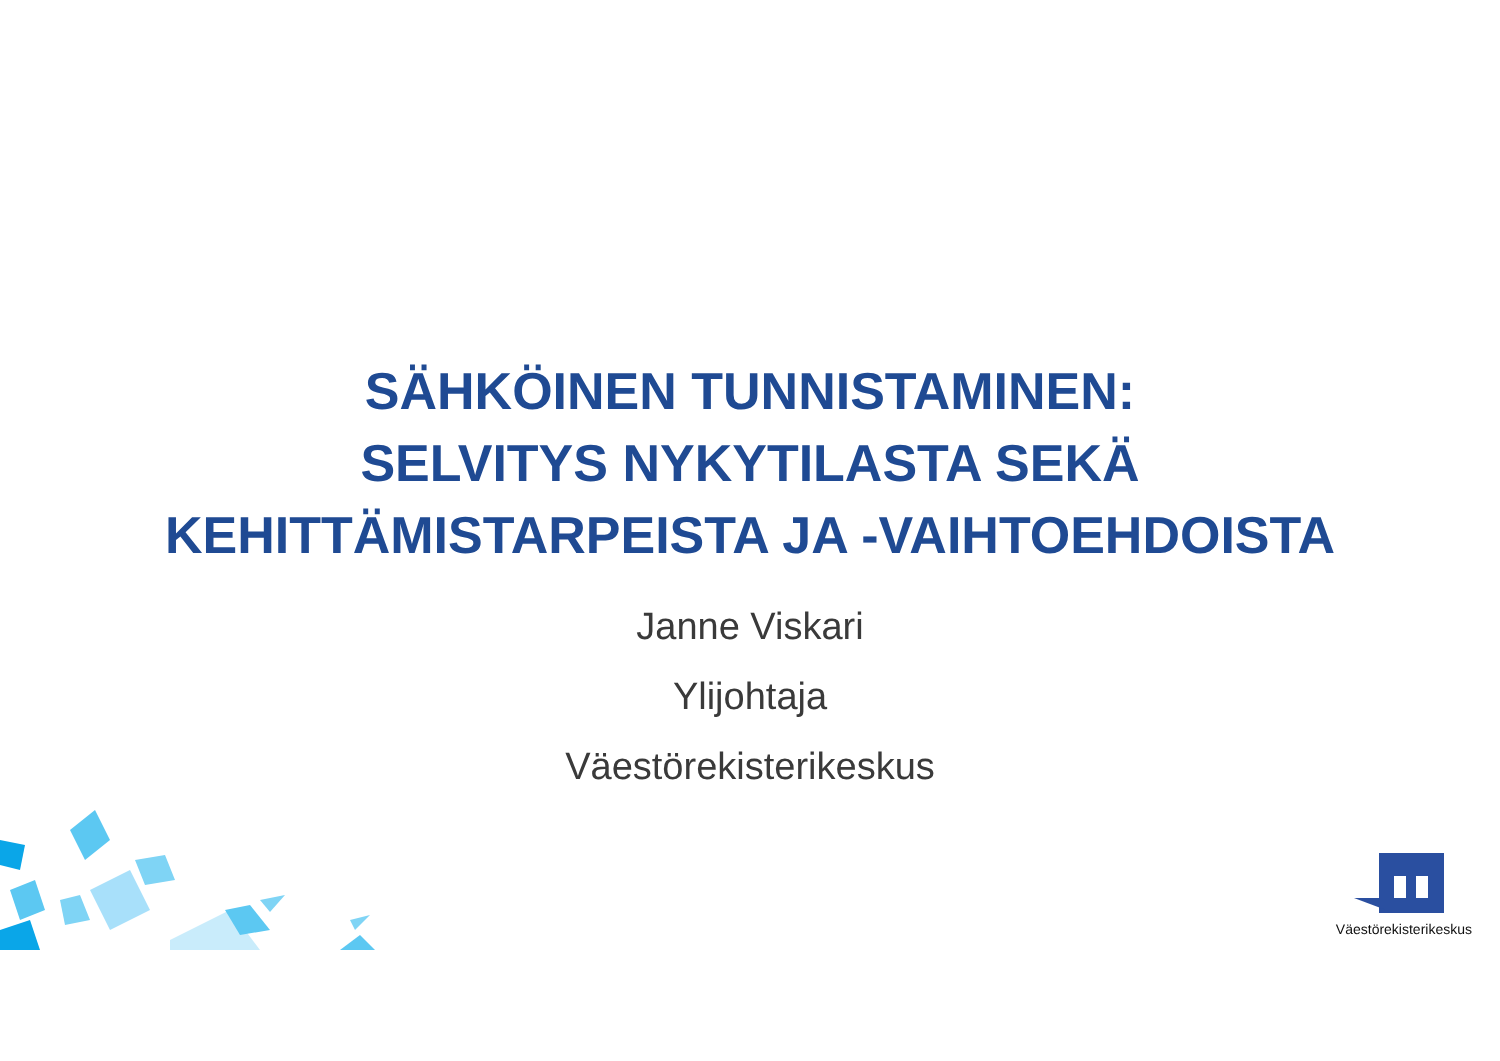SÄHKÖINEN TUNNISTAMINEN:
SELVITYS NYKYTILASTA SEKÄ
KEHITTÄMISTARPEISTA JA -VAIHTOEHDOISTA
Janne Viskari
Ylijohtaja
Väestörekisterikeskus
Väestörekisterikeskus